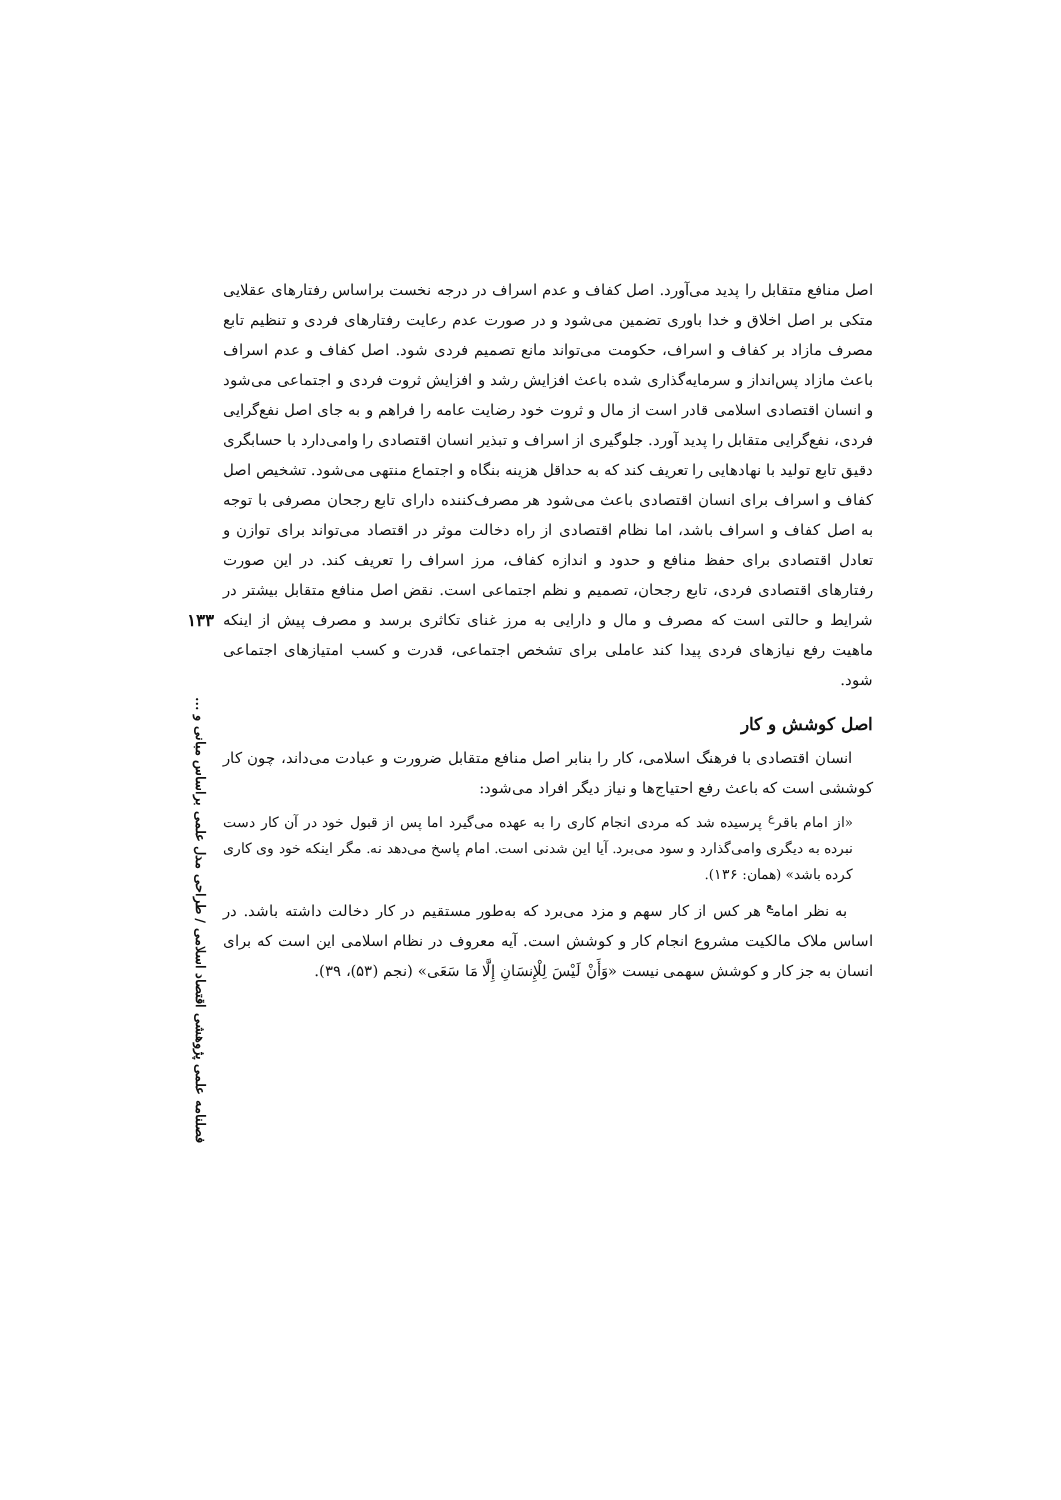اصل منافع متقابل را پدید می‌آورد. اصل کفاف و عدم اسراف در درجه نخست براساس رفتارهای عقلایی متکی بر اصل اخلاق و خدا باوری تضمین می‌شود و در صورت عدم رعایت رفتارهای فردی و تنظیم تابع مصرف مازاد بر کفاف و اسراف، حکومت می‌تواند مانع تصمیم فردی شود. اصل کفاف و عدم اسراف باعث مازاد پس‌انداز و سرمایه‌گذاری شده باعث افزایش رشد و افزایش ثروت فردی و اجتماعی می‌شود و انسان اقتصادی اسلامی قادر است از مال و ثروت خود رضایت عامه را فراهم و به جای اصل نفع‌گرایی فردی، نفع‌گرایی متقابل را پدید آورد. جلوگیری از اسراف و تبذیر انسان اقتصادی را وامی‌دارد با حسابگری دقیق تابع تولید با نهادهایی را تعریف کند که به حداقل هزینه بنگاه و اجتماع منتهی می‌شود. تشخیص اصل کفاف و اسراف برای انسان اقتصادی باعث می‌شود هر مصرف‌کننده دارای تابع رجحان مصرفی با توجه به اصل کفاف و اسراف باشد، اما نظام اقتصادی از راه دخالت موثر در اقتصاد می‌تواند برای توازن و تعادل اقتصادی برای حفظ منافع و حدود و اندازه کفاف، مرز اسراف را تعریف کند. در این صورت رفتارهای اقتصادی فردی، تابع رجحان، تصمیم و نظم اجتماعی است. نقض اصل منافع متقابل بیشتر در شرایط و حالتی است که مصرف و مال و دارایی به مرز غنای تکاثری برسد و مصرف پیش از اینکه ماهیت رفع نیازهای فردی پیدا کند عاملی برای تشخص اجتماعی، قدرت و کسب امتیازهای اجتماعی شود.
اصل کوشش و کار
انسان اقتصادی با فرهنگ اسلامی، کار را بنابر اصل منافع متقابل ضرورت و عبادت می‌داند، چون کار کوششی است که باعث رفع احتیاج‌ها و نیاز دیگر افراد می‌شود:
«از امام باقر<sup>ع</sup> پرسیده شد که مردی انجام کاری را به عهده می‌گیرد اما پس از قبول خود در آن کار دست نبرده به دیگری وامی‌گذارد و سود می‌برد. آیا این شدنی است. امام پاسخ می‌دهد نه. مگر اینکه خود وی کاری کرده باشد» (همان: ۱۳۶).
به نظر امام<sup>ع</sup> هر کس از کار سهم و مزد می‌برد که به‌طور مستقیم در کار دخالت داشته باشد. در اساس ملاک مالکیت مشروع انجام کار و کوشش است. آیه معروف در نظام اسلامی این است که برای انسان به جز کار و کوشش سهمی نیست «وَأَنْ لَیْسَ لِلْإِنسَانِ إِلَّا مَا سَعَی» (نجم (۵۳)، ۳۹).
۱۳۳
فصلنامه علمی پژوهشی اقتصاد اسلامی / طراحی مدل علمی براساس مبانی و ...